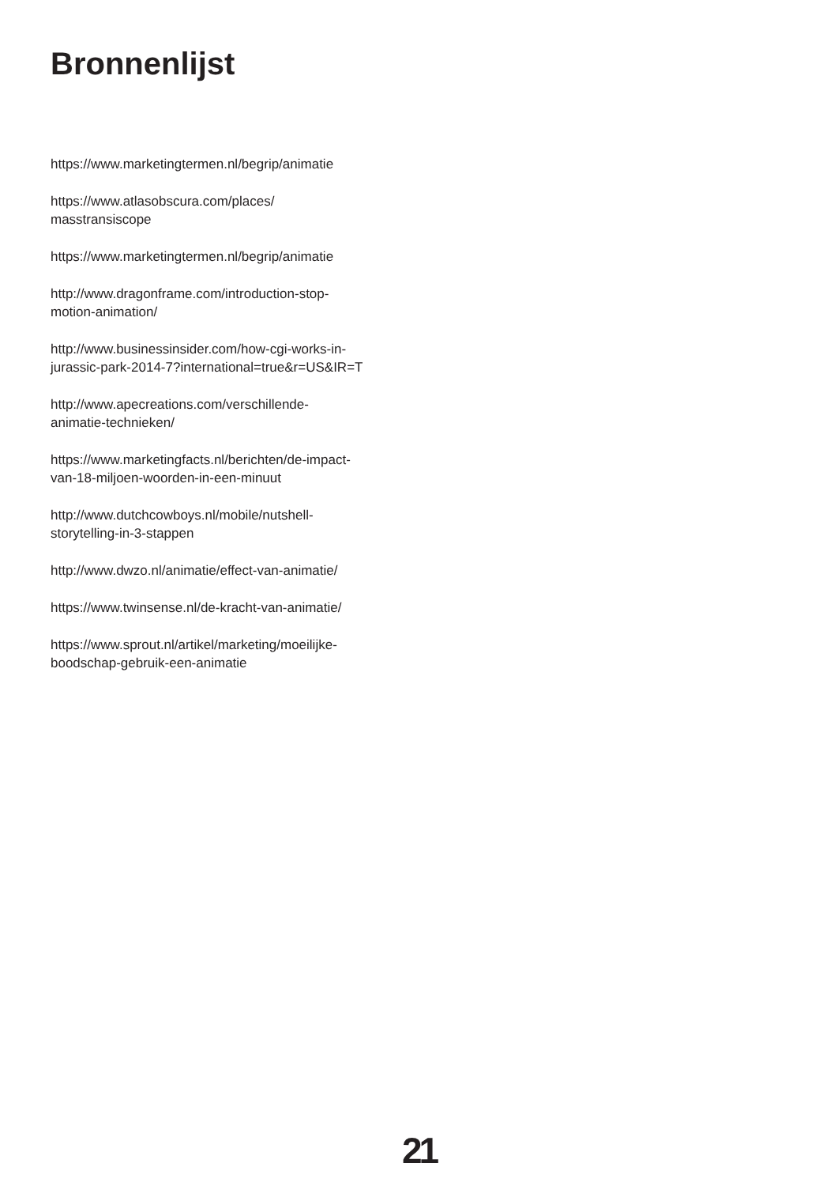Bronnenlijst
https://www.marketingtermen.nl/begrip/animatie
https://www.atlasobscura.com/places/
masstransiscope
https://www.marketingtermen.nl/begrip/animatie
http://www.dragonframe.com/introduction-stop-
motion-animation/
http://www.businessinsider.com/how-cgi-works-in-
jurassic-park-2014-7?international=true&r=US&IR=T
http://www.apecreations.com/verschillende-
animatie-technieken/
https://www.marketingfacts.nl/berichten/de-impact-
van-18-miljoen-woorden-in-een-minuut
http://www.dutchcowboys.nl/mobile/nutshell-
storytelling-in-3-stappen
http://www.dwzo.nl/animatie/effect-van-animatie/
https://www.twinsense.nl/de-kracht-van-animatie/
https://www.sprout.nl/artikel/marketing/moeilijke-
boodschap-gebruik-een-animatie
21